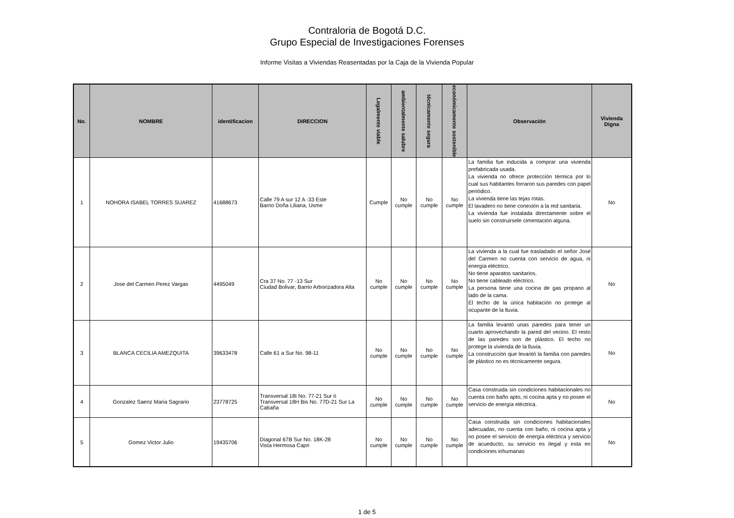Contraloria de Bogotá D.C.
Grupo Especial de Investigaciones Forenses
Informe Visitas a Viviendas Reasentadas por la Caja de la Vivienda Popular
| No. | NOMBRE | identificacion | DIRECCION | Legalmente viable | ambientalmente salubre | técnicamente segura | económicamente sostenible | Observación | Vivienda Digna |
| --- | --- | --- | --- | --- | --- | --- | --- | --- | --- |
| 1 | NOHORA ISABEL TORRES SUAREZ | 41688673 | Calle 79 A sur 12 A -33 Este Barrio Doña Liliana, Usme | Cumple | No cumple | No cumple | No cumple | La familia fue inducida a comprar una vivienda prefabricada usada. La vivienda no ofrece protección térmica por lo cual sus habitantes forraron sus paredes con papel periódico. La vivienda tiene las tejas rotas. El lavadero no tiene conexión a la red sanitaria. La vivienda fue instalada directamente sobre el suelo sin construirsele cimentación alguna. | No |
| 2 | Jose del Carmen Perez Vargas | 4495049 | Cra 37 No. 77 -13 Sur Ciudad Bolivar, Barrio Arborizadora Alta | No cumple | No cumple | No cumple | No cumple | La vivienda a la cual fue trasladado el señor José del Carmen no cuenta con servicio de agua, ni energía eléctrico. No tiene aparatos sanitarios. No tiene cableado eléctrico. La persona tiene una cocina de gas propano al lado de la cama. El techo de la única habitación no protege al ocupante de la lluvia. | No |
| 3 | BLANCA CECILIA AMEZQUITA | 39633478 | Calle 61 a Sur No. 98-11 | No cumple | No cumple | No cumple | No cumple | La familia levantó unas paredes para tener un cuarto aprovechando la pared del vecino. El resto de las paredes son de plástico. El techo no protege la vivienda de la lluvia. La construcción que levantó la familia con paredes de plástico no es técnicamente segura. | No |
| 4 | Gonzalez Saenz Maria Sagrario | 23778725 | Transversal 18I No. 77-21 Sur ó Transversal 18H Bis No. 77D-21 Sur La Cabaña | No cumple | No cumple | No cumple | No cumple | Casa construida sin condiciones habitacionales no cuenta con baño apto, ni cocina apta y no posee el servicio de energía eléctrica. | No |
| 5 | Gomez Victor Julio | 19435706 | Diagonal 67B Sur No. 18K-28 Vista Hermosa Capri | No cumple | No cumple | No cumple | No cumple | Casa construida sin condiciones habitacionales adecuadas, no cuenta con baño, ni cocina apta y no posee el servicio de energía eléctrica y servicio de acueducto, su servicio es ilegal y esta en condiciones inhumanas | No |
1 de 5